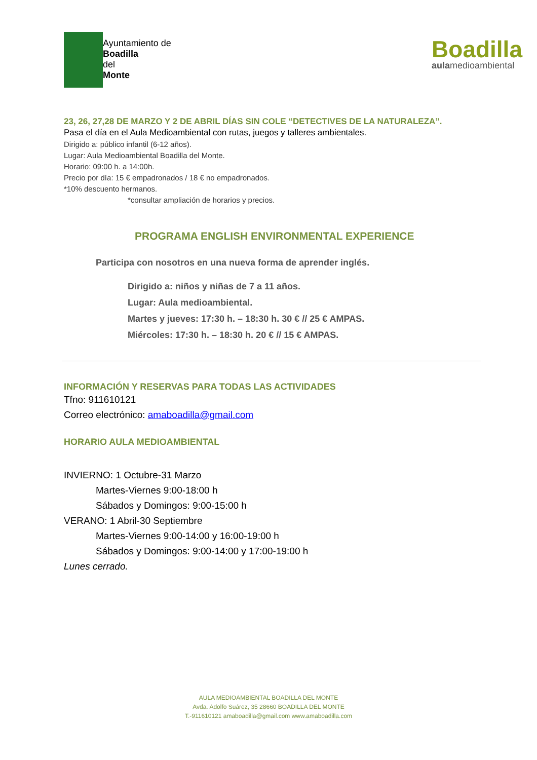Ayuntamiento de
Boadilla
del
Monte
Boadilla
aulamedioambiental
23, 26, 27,28 DE MARZO Y 2 DE ABRIL DÍAS SIN COLE “DETECTIVES DE LA NATURALEZA”.
Pasa el día en el Aula Medioambiental con rutas, juegos y talleres ambientales.
Dirigido a: público infantil (6-12 años).
Lugar: Aula Medioambiental Boadilla del Monte.
Horario: 09:00 h. a 14:00h.
Precio por día: 15 € empadronados / 18 € no empadronados.
*10% descuento hermanos.
*consultar ampliación de horarios y precios.
PROGRAMA ENGLISH ENVIRONMENTAL EXPERIENCE
Participa con nosotros en una nueva forma de aprender inglés.
Dirigido a: niños y niñas de 7 a 11 años.
Lugar: Aula medioambiental.
Martes y jueves: 17:30 h. – 18:30 h. 30 € // 25 € AMPAS.
Miércoles: 17:30 h. – 18:30 h. 20 € // 15 € AMPAS.
INFORMACIÓN Y RESERVAS PARA TODAS LAS ACTIVIDADES
Tfno: 911610121
Correo electrónico: amaboadilla@gmail.com
HORARIO AULA MEDIOAMBIENTAL
INVIERNO: 1 Octubre-31 Marzo
Martes-Viernes 9:00-18:00 h
Sábados y Domingos: 9:00-15:00 h
VERANO: 1 Abril-30 Septiembre
Martes-Viernes 9:00-14:00 y 16:00-19:00 h
Sábados y Domingos: 9:00-14:00 y 17:00-19:00 h
Lunes cerrado.
AULA MEDIOAMBIENTAL BOADILLA DEL MONTE
Avda. Adolfo Suárez, 35 28660 BOADILLA DEL MONTE
T.-911610121 amaboadilla@gmail.com www.amaboadilla.com